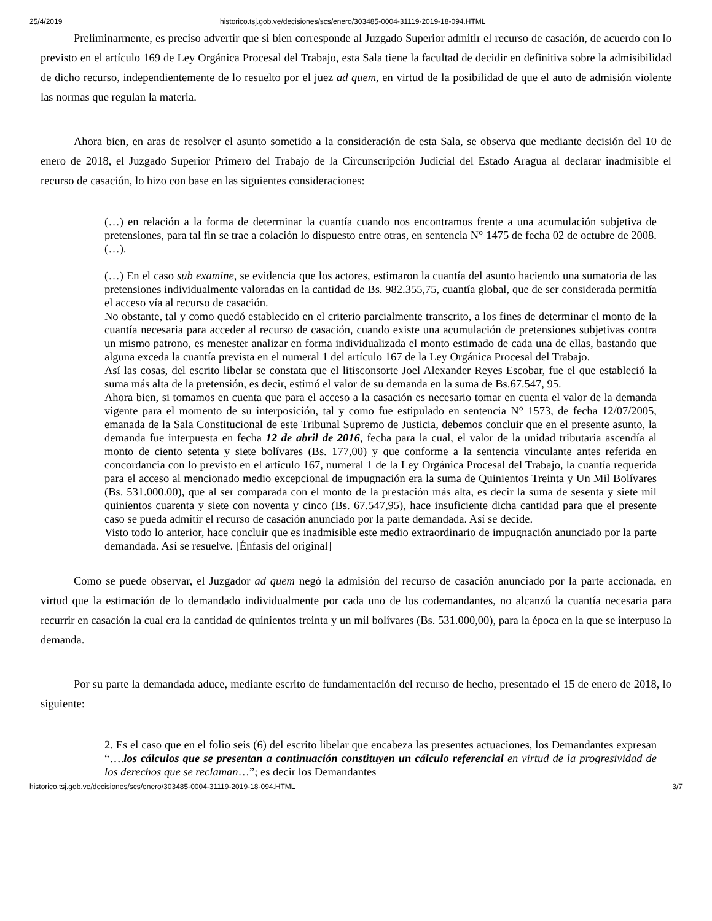25/4/2019 historico.tsj.gob.ve/decisiones/scs/enero/303485-0004-31119-2019-18-094.HTML
Preliminarmente, es preciso advertir que si bien corresponde al Juzgado Superior admitir el recurso de casación, de acuerdo con lo previsto en el artículo 169 de Ley Orgánica Procesal del Trabajo, esta Sala tiene la facultad de decidir en definitiva sobre la admisibilidad de dicho recurso, independientemente de lo resuelto por el juez ad quem, en virtud de la posibilidad de que el auto de admisión violente las normas que regulan la materia.
Ahora bien, en aras de resolver el asunto sometido a la consideración de esta Sala, se observa que mediante decisión del 10 de enero de 2018, el Juzgado Superior Primero del Trabajo de la Circunscripción Judicial del Estado Aragua al declarar inadmisible el recurso de casación, lo hizo con base en las siguientes consideraciones:
(…) en relación a la forma de determinar la cuantía cuando nos encontramos frente a una acumulación subjetiva de pretensiones, para tal fin se trae a colación lo dispuesto entre otras, en sentencia N° 1475 de fecha 02 de octubre de 2008. (…).
(…) En el caso sub examine, se evidencia que los actores, estimaron la cuantía del asunto haciendo una sumatoria de las pretensiones individualmente valoradas en la cantidad de Bs. 982.355,75, cuantía global, que de ser considerada permitía el acceso vía al recurso de casación.
No obstante, tal y como quedó establecido en el criterio parcialmente transcrito, a los fines de determinar el monto de la cuantía necesaria para acceder al recurso de casación, cuando existe una acumulación de pretensiones subjetivas contra un mismo patrono, es menester analizar en forma individualizada el monto estimado de cada una de ellas, bastando que alguna exceda la cuantía prevista en el numeral 1 del artículo 167 de la Ley Orgánica Procesal del Trabajo.
Así las cosas, del escrito libelar se constata que el litisconsorte Joel Alexander Reyes Escobar, fue el que estableció la suma más alta de la pretensión, es decir, estimó el valor de su demanda en la suma de Bs.67.547, 95.
Ahora bien, si tomamos en cuenta que para el acceso a la casación es necesario tomar en cuenta el valor de la demanda vigente para el momento de su interposición, tal y como fue estipulado en sentencia N° 1573, de fecha 12/07/2005, emanada de la Sala Constitucional de este Tribunal Supremo de Justicia, debemos concluir que en el presente asunto, la demanda fue interpuesta en fecha 12 de abril de 2016, fecha para la cual, el valor de la unidad tributaria ascendía al monto de ciento setenta y siete bolívares (Bs. 177,00) y que conforme a la sentencia vinculante antes referida en concordancia con lo previsto en el artículo 167, numeral 1 de la Ley Orgánica Procesal del Trabajo, la cuantía requerida para el acceso al mencionado medio excepcional de impugnación era la suma de Quinientos Treinta y Un Mil Bolívares (Bs. 531.000.00), que al ser comparada con el monto de la prestación más alta, es decir la suma de sesenta y siete mil quinientos cuarenta y siete con noventa y cinco (Bs. 67.547,95), hace insuficiente dicha cantidad para que el presente caso se pueda admitir el recurso de casación anunciado por la parte demandada. Así se decide.
Visto todo lo anterior, hace concluir que es inadmisible este medio extraordinario de impugnación anunciado por la parte demandada. Así se resuelve. [Énfasis del original]
Como se puede observar, el Juzgador ad quem negó la admisión del recurso de casación anunciado por la parte accionada, en virtud que la estimación de lo demandado individualmente por cada uno de los codemandantes, no alcanzó la cuantía necesaria para recurrir en casación la cual era la cantidad de quinientos treinta y un mil bolívares (Bs. 531.000,00), para la época en la que se interpuso la demanda.
Por su parte la demandada aduce, mediante escrito de fundamentación del recurso de hecho, presentado el 15 de enero de 2018, lo siguiente:
2. Es el caso que en el folio seis (6) del escrito libelar que encabeza las presentes actuaciones, los Demandantes expresan “….los cálculos que se presentan a continuación constituyen un cálculo referencial en virtud de la progresividad de los derechos que se reclaman…”; es decir los Demandantes
historico.tsj.gob.ve/decisiones/scs/enero/303485-0004-31119-2019-18-094.HTML 3/7